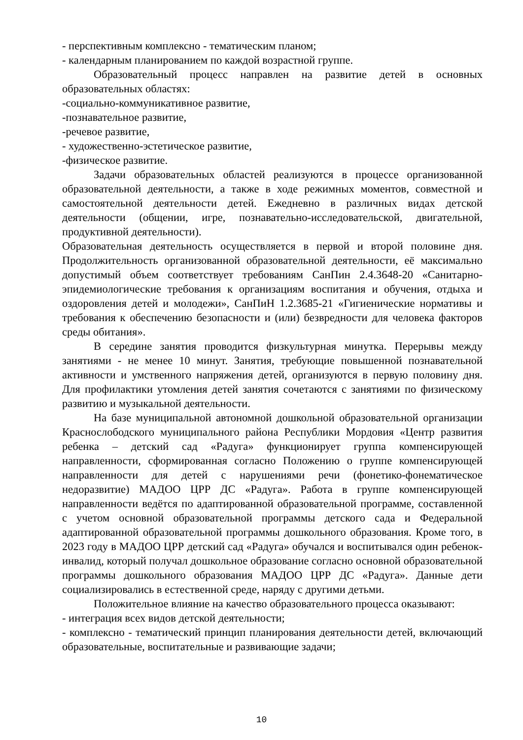- перспективным комплексно - тематическим планом;
- календарным планированием по каждой возрастной группе.
Образовательный процесс направлен на развитие детей в основных образовательных областях:
-социально-коммуникативное развитие,
-познавательное развитие,
-речевое развитие,
- художественно-эстетическое развитие,
-физическое развитие.
Задачи образовательных областей реализуются в процессе организованной образовательной деятельности, а также в ходе режимных моментов, совместной и самостоятельной деятельности детей. Ежедневно в различных видах детской деятельности (общении, игре, познавательно-исследовательской, двигательной, продуктивной деятельности).
Образовательная деятельность осуществляется в первой и второй половине дня. Продолжительность организованной образовательной деятельности, её максимально допустимый объем соответствует требованиям СанПин 2.4.3648-20 «Санитарно-эпидемиологические требования к организациям воспитания и обучения, отдыха и оздоровления детей и молодежи», СанПиН 1.2.3685-21 «Гигиенические нормативы и требования к обеспечению безопасности и (или) безвредности для человека факторов среды обитания».
В середине занятия проводится физкультурная минутка. Перерывы между занятиями - не менее 10 минут. Занятия, требующие повышенной познавательной активности и умственного напряжения детей, организуются в первую половину дня. Для профилактики утомления детей занятия сочетаются с занятиями по физическому развитию и музыкальной деятельности.
На базе муниципальной автономной дошкольной образовательной организации Краснослободского муниципального района Республики Мордовия «Центр развития ребенка – детский сад «Радуга» функционирует группа компенсирующей направленности, сформированная согласно Положению о группе компенсирующей направленности для детей с нарушениями речи (фонетико-фонематическое недоразвитие) МАДОО ЦРР ДС «Радуга». Работа в группе компенсирующей направленности ведётся по адаптированной образовательной программе, составленной с учетом основной образовательной программы детского сада и Федеральной адаптированной образовательной программы дошкольного образования. Кроме того, в 2023 году в МАДОО ЦРР детский сад «Радуга» обучался и воспитывался один ребенок-инвалид, который получал дошкольное образование согласно основной образовательной программы дошкольного образования МАДОО ЦРР ДС «Радуга». Данные дети социализировались в естественной среде, наряду с другими детьми.
Положительное влияние на качество образовательного процесса оказывают:
- интеграция всех видов детской деятельности;
- комплексно - тематический принцип планирования деятельности детей, включающий образовательные, воспитательные и развивающие задачи;
10